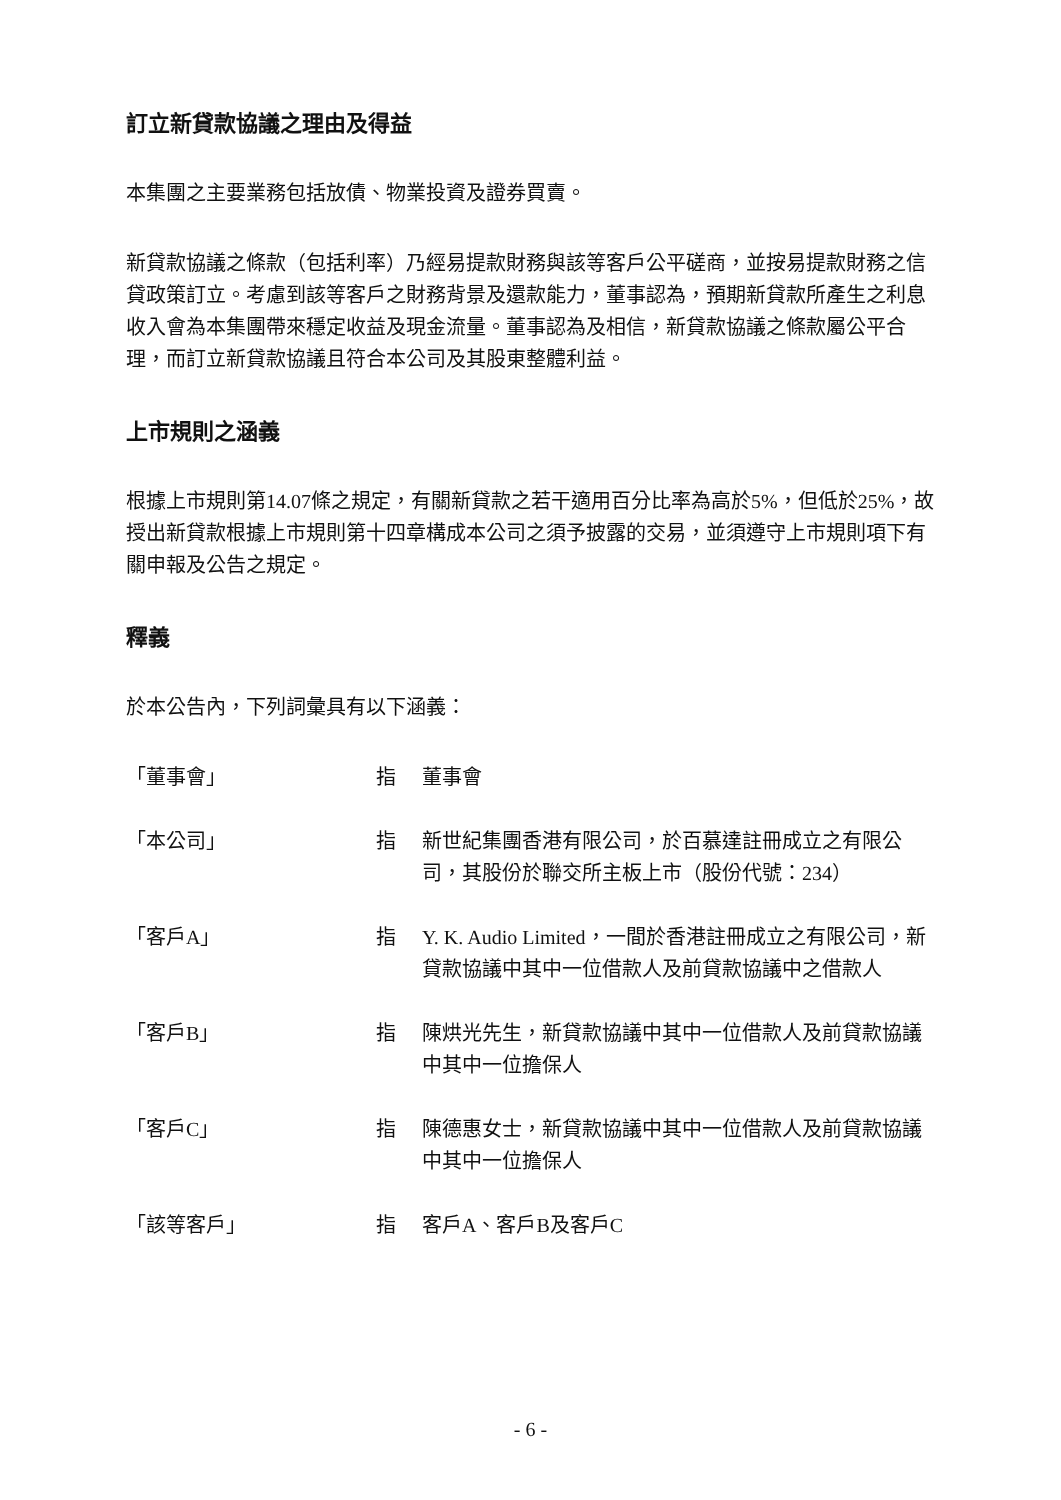訂立新貸款協議之理由及得益
本集團之主要業務包括放債、物業投資及證券買賣。
新貸款協議之條款（包括利率）乃經易提款財務與該等客戶公平磋商，並按易提款財務之信貸政策訂立。考慮到該等客戶之財務背景及還款能力，董事認為，預期新貸款所產生之利息收入會為本集團帶來穩定收益及現金流量。董事認為及相信，新貸款協議之條款屬公平合理，而訂立新貸款協議且符合本公司及其股東整體利益。
上市規則之涵義
根據上市規則第14.07條之規定，有關新貸款之若干適用百分比率為高於5%，但低於25%，故授出新貸款根據上市規則第十四章構成本公司之須予披露的交易，並須遵守上市規則項下有關申報及公告之規定。
釋義
於本公告內，下列詞彙具有以下涵義：
| 「董事會」 | 指 | 董事會 |
| 「本公司」 | 指 | 新世紀集團香港有限公司，於百慕達註冊成立之有限公司，其股份於聯交所主板上市（股份代號：234） |
| 「客戶A」 | 指 | Y. K. Audio Limited，一間於香港註冊成立之有限公司，新貸款協議中其中一位借款人及前貸款協議中之借款人 |
| 「客戶B」 | 指 | 陳烘光先生，新貸款協議中其中一位借款人及前貸款協議中其中一位擔保人 |
| 「客戶C」 | 指 | 陳德惠女士，新貸款協議中其中一位借款人及前貸款協議中其中一位擔保人 |
| 「該等客戶」 | 指 | 客戶A、客戶B及客戶C |
- 6 -